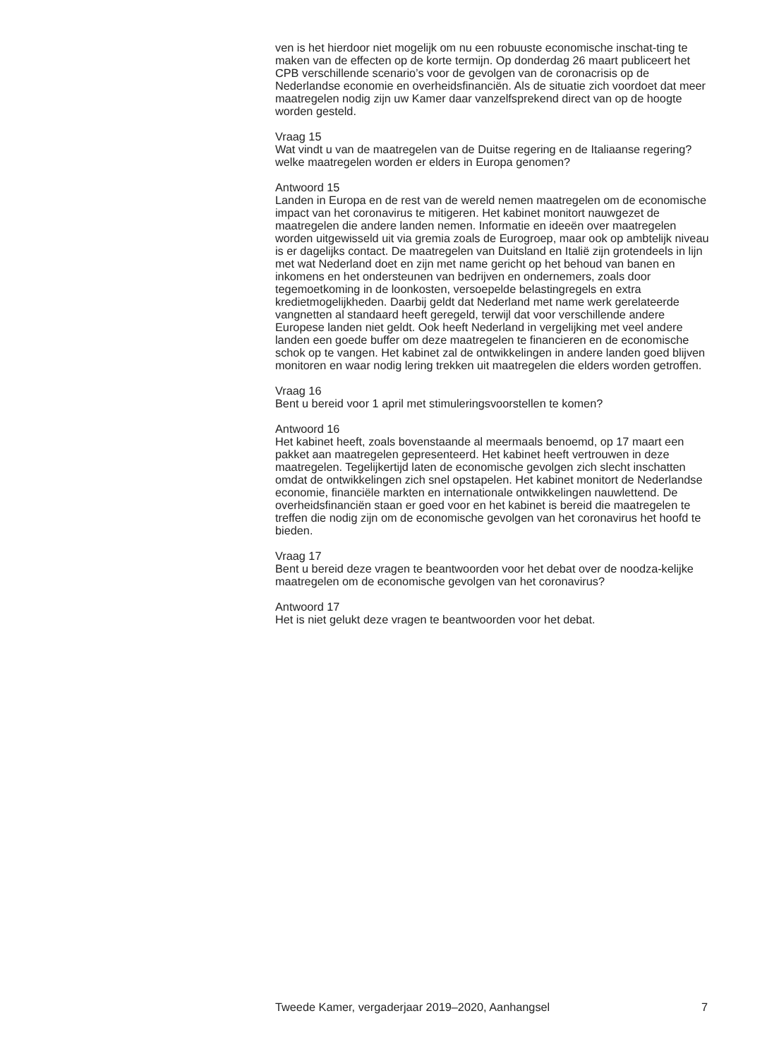ven is het hierdoor niet mogelijk om nu een robuuste economische inschat-ting te maken van de effecten op de korte termijn. Op donderdag 26 maart publiceert het CPB verschillende scenario’s voor de gevolgen van de coronacrisis op de Nederlandse economie en overheidsfinanciën. Als de situatie zich voordoet dat meer maatregelen nodig zijn uw Kamer daar vanzelfsprekend direct van op de hoogte worden gesteld.
Vraag 15
Wat vindt u van de maatregelen van de Duitse regering en de Italiaanse regering? welke maatregelen worden er elders in Europa genomen?
Antwoord 15
Landen in Europa en de rest van de wereld nemen maatregelen om de economische impact van het coronavirus te mitigeren. Het kabinet monitort nauwgezet de maatregelen die andere landen nemen. Informatie en ideeën over maatregelen worden uitgewisseld uit via gremia zoals de Eurogroep, maar ook op ambtelijk niveau is er dagelijks contact. De maatregelen van Duitsland en Italië zijn grotendeels in lijn met wat Nederland doet en zijn met name gericht op het behoud van banen en inkomens en het ondersteunen van bedrijven en ondernemers, zoals door tegemoetkoming in de loonkosten, versoepelde belastingregels en extra kredietmogelijkheden. Daarbij geldt dat Nederland met name werk gerelateerde vangnetten al standaard heeft geregeld, terwijl dat voor verschillende andere Europese landen niet geldt. Ook heeft Nederland in vergelijking met veel andere landen een goede buffer om deze maatregelen te financieren en de economische schok op te vangen. Het kabinet zal de ontwikkelingen in andere landen goed blijven monitoren en waar nodig lering trekken uit maatregelen die elders worden getroffen.
Vraag 16
Bent u bereid voor 1 april met stimuleringsvoorstellen te komen?
Antwoord 16
Het kabinet heeft, zoals bovenstaande al meermaals benoemd, op 17 maart een pakket aan maatregelen gepresenteerd. Het kabinet heeft vertrouwen in deze maatregelen. Tegelijkertijd laten de economische gevolgen zich slecht inschatten omdat de ontwikkelingen zich snel opstapelen. Het kabinet monitort de Nederlandse economie, financiële markten en internationale ontwikkelingen nauwlettend. De overheidsfinanciën staan er goed voor en het kabinet is bereid die maatregelen te treffen die nodig zijn om de economische gevolgen van het coronavirus het hoofd te bieden.
Vraag 17
Bent u bereid deze vragen te beantwoorden voor het debat over de noodza-kelijke maatregelen om de economische gevolgen van het coronavirus?
Antwoord 17
Het is niet gelukt deze vragen te beantwoorden voor het debat.
Tweede Kamer, vergaderjaar 2019–2020, Aanhangsel 7